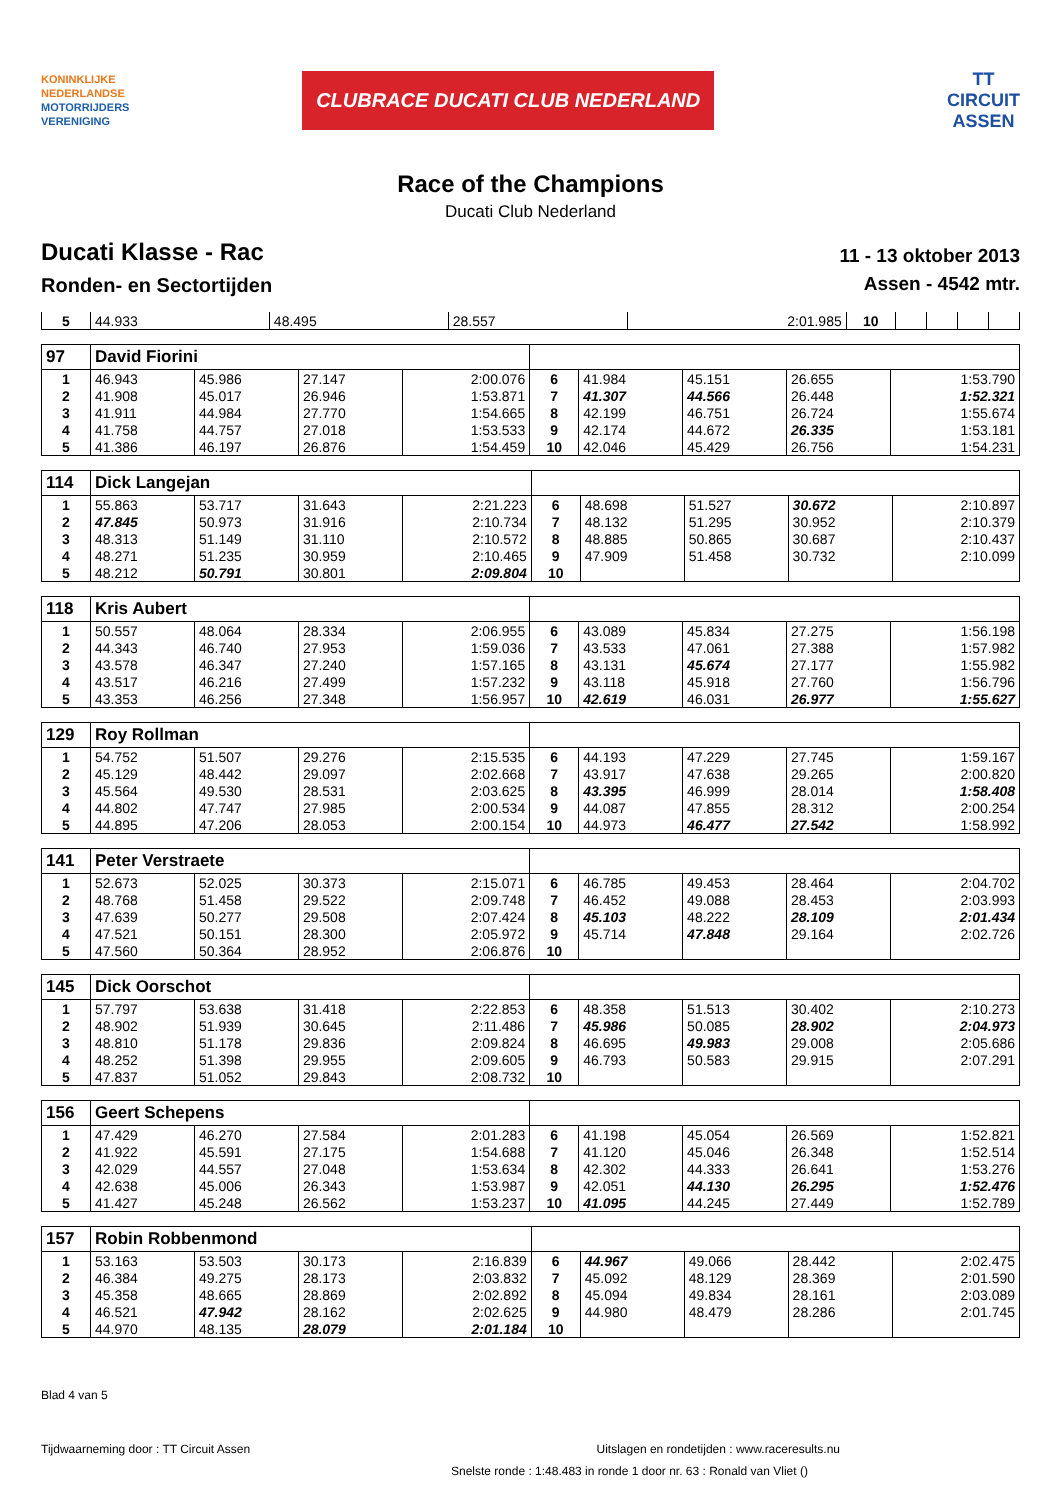KONINKLIJKE
NEDERLANDSE
MOTORRIJDERS
VERENIGING
CLUBRACE DUCATI CLUB NEDERLAND
TT
CIRCUIT
ASSEN
Race of the Champions
Ducati Club Nederland
Ducati Klasse - Rac
Ronden- en Sectortijden
11 - 13 oktober 2013
Assen - 4542 mtr.
| 5 | 44.933 | 48.495 | 28.557 | 2:01.985 | 10 | | | | |
| 97 | David Fiorini | | | | | | | | |
| 1 | 46.943 | 45.986 | 27.147 | 2:00.076 | 6 | 41.984 | 45.151 | 26.655 | 1:53.790 |
| 2 | 41.908 | 45.017 | 26.946 | 1:53.871 | 7 | 41.307 | 44.566 | 26.448 | 1:52.321 |
| 3 | 41.911 | 44.984 | 27.770 | 1:54.665 | 8 | 42.199 | 46.751 | 26.724 | 1:55.674 |
| 4 | 41.758 | 44.757 | 27.018 | 1:53.533 | 9 | 42.174 | 44.672 | 26.335 | 1:53.181 |
| 5 | 41.386 | 46.197 | 26.876 | 1:54.459 | 10 | 42.046 | 45.429 | 26.756 | 1:54.231 |
| 114 | Dick Langejan | | | | | | | | |
| 1 | 55.863 | 53.717 | 31.643 | 2:21.223 | 6 | 48.698 | 51.527 | 30.672 | 2:10.897 |
| 2 | 47.845 | 50.973 | 31.916 | 2:10.734 | 7 | 48.132 | 51.295 | 30.952 | 2:10.379 |
| 3 | 48.313 | 51.149 | 31.110 | 2:10.572 | 8 | 48.885 | 50.865 | 30.687 | 2:10.437 |
| 4 | 48.271 | 51.235 | 30.959 | 2:10.465 | 9 | 47.909 | 51.458 | 30.732 | 2:10.099 |
| 5 | 48.212 | 50.791 | 30.801 | 2:09.804 | 10 | | | | |
| 118 | Kris Aubert | | | | | | | | |
| 1 | 50.557 | 48.064 | 28.334 | 2:06.955 | 6 | 43.089 | 45.834 | 27.275 | 1:56.198 |
| 2 | 44.343 | 46.740 | 27.953 | 1:59.036 | 7 | 43.533 | 47.061 | 27.388 | 1:57.982 |
| 3 | 43.578 | 46.347 | 27.240 | 1:57.165 | 8 | 43.131 | 45.674 | 27.177 | 1:55.982 |
| 4 | 43.517 | 46.216 | 27.499 | 1:57.232 | 9 | 43.118 | 45.918 | 27.760 | 1:56.796 |
| 5 | 43.353 | 46.256 | 27.348 | 1:56.957 | 10 | 42.619 | 46.031 | 26.977 | 1:55.627 |
| 129 | Roy Rollman | | | | | | | | |
| 1 | 54.752 | 51.507 | 29.276 | 2:15.535 | 6 | 44.193 | 47.229 | 27.745 | 1:59.167 |
| 2 | 45.129 | 48.442 | 29.097 | 2:02.668 | 7 | 43.917 | 47.638 | 29.265 | 2:00.820 |
| 3 | 45.564 | 49.530 | 28.531 | 2:03.625 | 8 | 43.395 | 46.999 | 28.014 | 1:58.408 |
| 4 | 44.802 | 47.747 | 27.985 | 2:00.534 | 9 | 44.087 | 47.855 | 28.312 | 2:00.254 |
| 5 | 44.895 | 47.206 | 28.053 | 2:00.154 | 10 | 44.973 | 46.477 | 27.542 | 1:58.992 |
| 141 | Peter Verstraete | | | | | | | | |
| 1 | 52.673 | 52.025 | 30.373 | 2:15.071 | 6 | 46.785 | 49.453 | 28.464 | 2:04.702 |
| 2 | 48.768 | 51.458 | 29.522 | 2:09.748 | 7 | 46.452 | 49.088 | 28.453 | 2:03.993 |
| 3 | 47.639 | 50.277 | 29.508 | 2:07.424 | 8 | 45.103 | 48.222 | 28.109 | 2:01.434 |
| 4 | 47.521 | 50.151 | 28.300 | 2:05.972 | 9 | 45.714 | 47.848 | 29.164 | 2:02.726 |
| 5 | 47.560 | 50.364 | 28.952 | 2:06.876 | 10 | | | | |
| 145 | Dick Oorschot | | | | | | | | |
| 1 | 57.797 | 53.638 | 31.418 | 2:22.853 | 6 | 48.358 | 51.513 | 30.402 | 2:10.273 |
| 2 | 48.902 | 51.939 | 30.645 | 2:11.486 | 7 | 45.986 | 50.085 | 28.902 | 2:04.973 |
| 3 | 48.810 | 51.178 | 29.836 | 2:09.824 | 8 | 46.695 | 49.983 | 29.008 | 2:05.686 |
| 4 | 48.252 | 51.398 | 29.955 | 2:09.605 | 9 | 46.793 | 50.583 | 29.915 | 2:07.291 |
| 5 | 47.837 | 51.052 | 29.843 | 2:08.732 | 10 | | | | |
| 156 | Geert Schepens | | | | | | | | |
| 1 | 47.429 | 46.270 | 27.584 | 2:01.283 | 6 | 41.198 | 45.054 | 26.569 | 1:52.821 |
| 2 | 41.922 | 45.591 | 27.175 | 1:54.688 | 7 | 41.120 | 45.046 | 26.348 | 1:52.514 |
| 3 | 42.029 | 44.557 | 27.048 | 1:53.634 | 8 | 42.302 | 44.333 | 26.641 | 1:53.276 |
| 4 | 42.638 | 45.006 | 26.343 | 1:53.987 | 9 | 42.051 | 44.130 | 26.295 | 1:52.476 |
| 5 | 41.427 | 45.248 | 26.562 | 1:53.237 | 10 | 41.095 | 44.245 | 27.449 | 1:52.789 |
| 157 | Robin Robbenmond | | | | | | | | |
| 1 | 53.163 | 53.503 | 30.173 | 2:16.839 | 6 | 44.967 | 49.066 | 28.442 | 2:02.475 |
| 2 | 46.384 | 49.275 | 28.173 | 2:03.832 | 7 | 45.092 | 48.129 | 28.369 | 2:01.590 |
| 3 | 45.358 | 48.665 | 28.869 | 2:02.892 | 8 | 45.094 | 49.834 | 28.161 | 2:03.089 |
| 4 | 46.521 | 47.942 | 28.162 | 2:02.625 | 9 | 44.980 | 48.479 | 28.286 | 2:01.745 |
| 5 | 44.970 | 48.135 | 28.079 | 2:01.184 | 10 | | | | |
Blad 4 van 5
Tijdwaarneming door : TT Circuit Assen Uitslagen en rondetijden : www.raceresults.nu
Snelste ronde : 1:48.483 in ronde 1 door nr. 63 : Ronald van Vliet ()